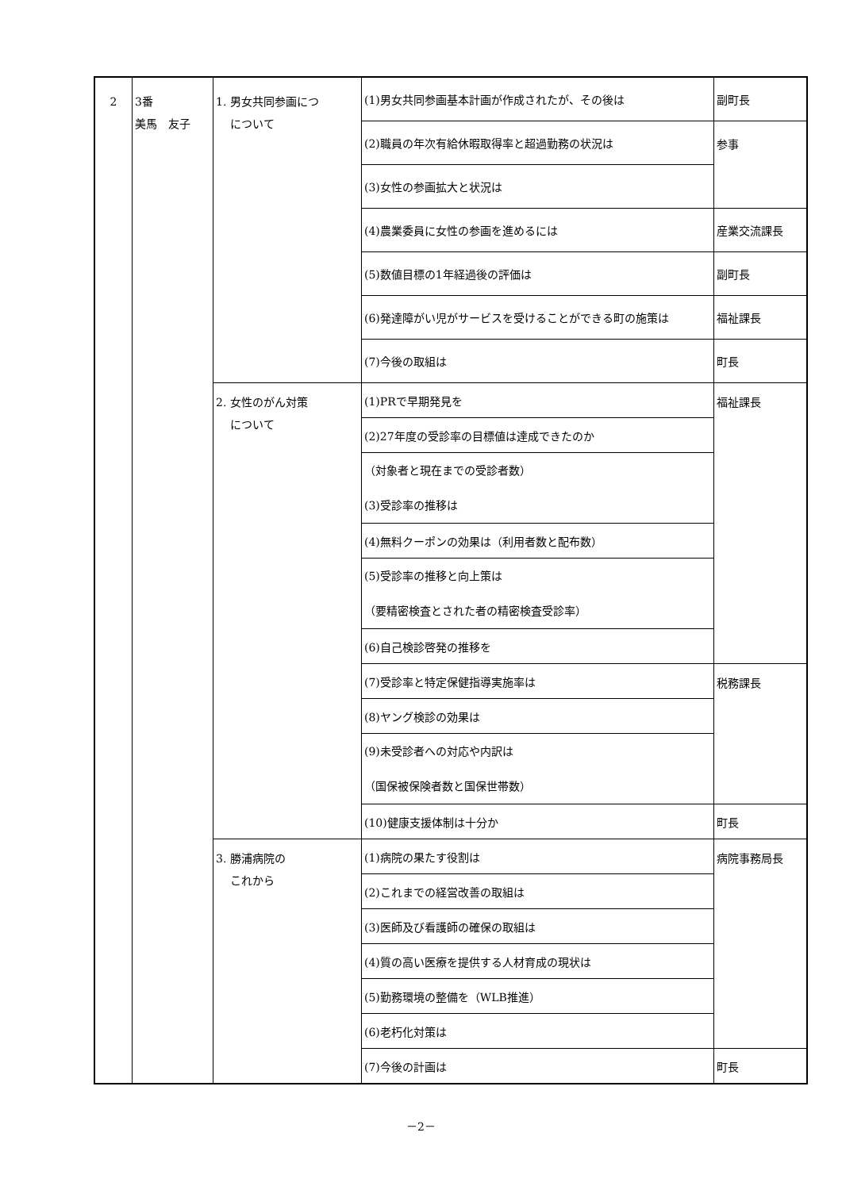| 2 | 3番 美馬 友子 | 1. 男女共同参画につ について | (1)男女共同参画基本計画が作成されたが、その後は | 副町長 |
| | | | (2)職員の年次有給休暇取得率と超過勤務の状況は | 参事 |
| | | | (3)女性の参画拡大と状況は | |
| | | | (4)農業委員に女性の参画を進めるには | 産業交流課長 |
| | | | (5)数値目標の1年経過後の評価は | 副町長 |
| | | | (6)発達障がい児がサービスを受けることができる町の施策は | 福祉課長 |
| | | | (7)今後の取組は | 町長 |
| | | 2. 女性のがん対策 について | (1)PRで早期発見を | 福祉課長 |
| | | | (2)27年度の受診率の目標値は達成できたのか | |
| | | | （対象者と現在までの受診者数） (3)受診率の推移は | |
| | | | (4)無料クーポンの効果は（利用者数と配布数） | |
| | | | (5)受診率の推移と向上策は （要精密検査とされた者の精密検査受診率） | |
| | | | (6)自己検診啓発の推移を | |
| | | | (7)受診率と特定保健指導実施率は | 税務課長 |
| | | | (8)ヤング検診の効果は | |
| | | | (9)未受診者への対応や内訳は （国保被保険者数と国保世帯数） | |
| | | | (10)健康支援体制は十分か | 町長 |
| | | 3. 勝浦病院の これから | (1)病院の果たす役割は | 病院事務局長 |
| | | | (2)これまでの経営改善の取組は | |
| | | | (3)医師及び看護師の確保の取組は | |
| | | | (4)質の高い医療を提供する人材育成の現状は | |
| | | | (5)勤務環境の整備を（WLB推進） | |
| | | | (6)老朽化対策は | |
| | | | (7)今後の計画は | 町長 |
－2－